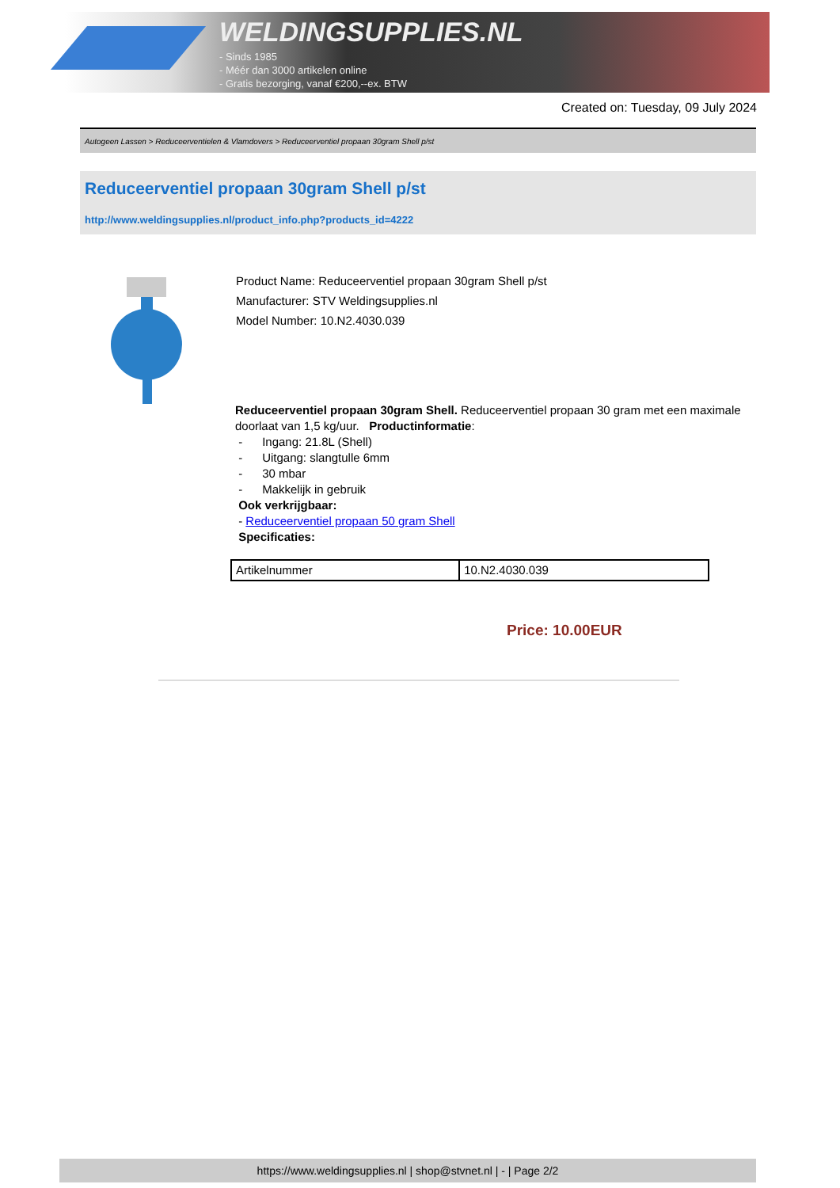WELDINGSUPPLIES.NL
- Sinds 1985
- Méér dan 3000 artikelen online
- Gratis bezorging, vanaf €200,--ex. BTW
Created on: Tuesday, 09 July 2024
Autogeen Lassen > Reduceerventielen & Vlamdovers > Reduceerventiel propaan 30gram Shell p/st
Reduceerventiel propaan 30gram Shell p/st
http://www.weldingsupplies.nl/product_info.php?products_id=4222
Product Name: Reduceerventiel propaan 30gram Shell p/st
Manufacturer: STV Weldingsupplies.nl
Model Number: 10.N2.4030.039
Reduceerventiel propaan 30gram Shell. Reduceerventiel propaan 30 gram met een maximale doorlaat van 1,5 kg/uur. Productinformatie:
- Ingang: 21.8L (Shell)
- Uitgang: slangtulle 6mm
- 30 mbar
- Makkelijk in gebruik
Ook verkrijgbaar:
- Reduceerventiel propaan 50 gram Shell
Specificaties:
| Artikelnummer | 10.N2.4030.039 |
Price: 10.00EUR
https://www.weldingsupplies.nl | shop@stvnet.nl | - | Page 2/2